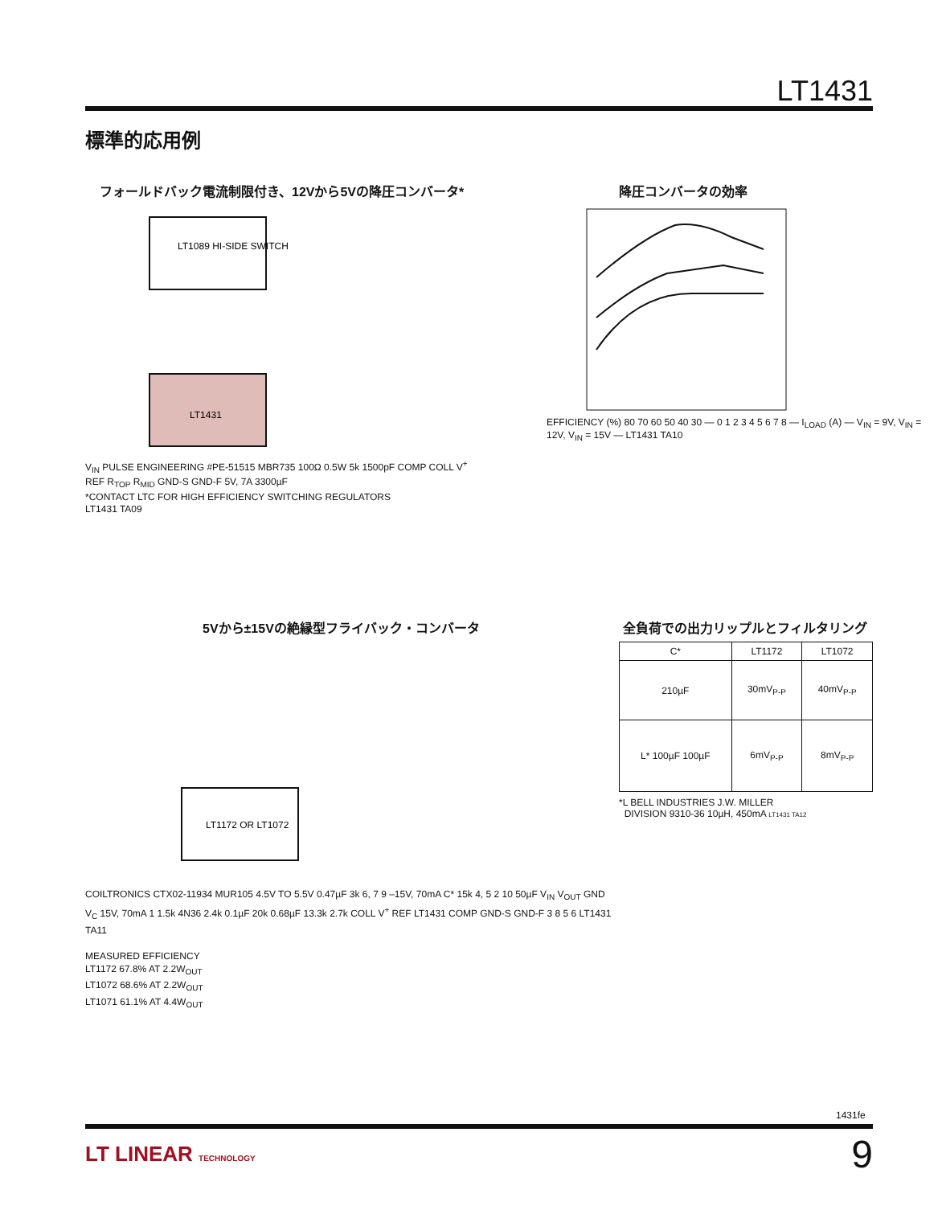LT1431
標準的応用例
フォールドバック電流制限付き、12Vから5Vの降圧コンバータ*
LT1431
LT1089 HI-SIDE SWITCH
V<sub>IN</sub> PULSE ENGINEERING #PE-51515 MBR735 100Ω 0.5W 5k 1500pF COMP COLL V<sup>+</sup> REF R<sub>TOP</sub> R<sub>MID</sub> GND-S GND-F 5V, 7A 3300µF
*CONTACT LTC FOR HIGH EFFICIENCY SWITCHING REGULATORS
LT1431 TA09
降圧コンバータの効率
EFFICIENCY (%) 80 70 60 50 40 30 — 0 1 2 3 4 5 6 7 8 — I<sub>LOAD</sub> (A) — V<sub>IN</sub> = 9V, V<sub>IN</sub> = 12V, V<sub>IN</sub> = 15V — LT1431 TA10
5Vから±15Vの絶縁型フライバック・コンバータ
LT1172 OR LT1072
COILTRONICS CTX02-11934 MUR105 4.5V TO 5.5V 0.47µF 3k 6, 7 9 –15V, 70mA C* 15k 4, 5 2 10 50µF V<sub>IN</sub> V<sub>OUT</sub> GND V<sub>C</sub> 15V, 70mA 1 1.5k 4N36 2.4k 0.1µF 20k 0.68µF 13.3k 2.7k COLL V<sup>+</sup> REF LT1431 COMP GND-S GND-F 3 8 5 6 LT1431 TA11
MEASURED EFFICIENCY
LT1172 67.8% AT 2.2W<sub>OUT</sub>
LT1072 68.6% AT 2.2W<sub>OUT</sub>
LT1071 61.1% AT 4.4W<sub>OUT</sub>
全負荷での出力リップルとフィルタリング
| C* | LT1172 | LT1072 |
| --- | --- | --- |
| 210µF | 30mV<sub>P-P</sub> | 40mV<sub>P-P</sub> |
| L* 100µF 100µF | 6mV<sub>P-P</sub> | 8mV<sub>P-P</sub> |
*L BELL INDUSTRIES J.W. MILLER
DIVISION 9310-36 10µH, 450mA LT1431 TA12
1431fe
LT LINEAR TECHNOLOGY 9